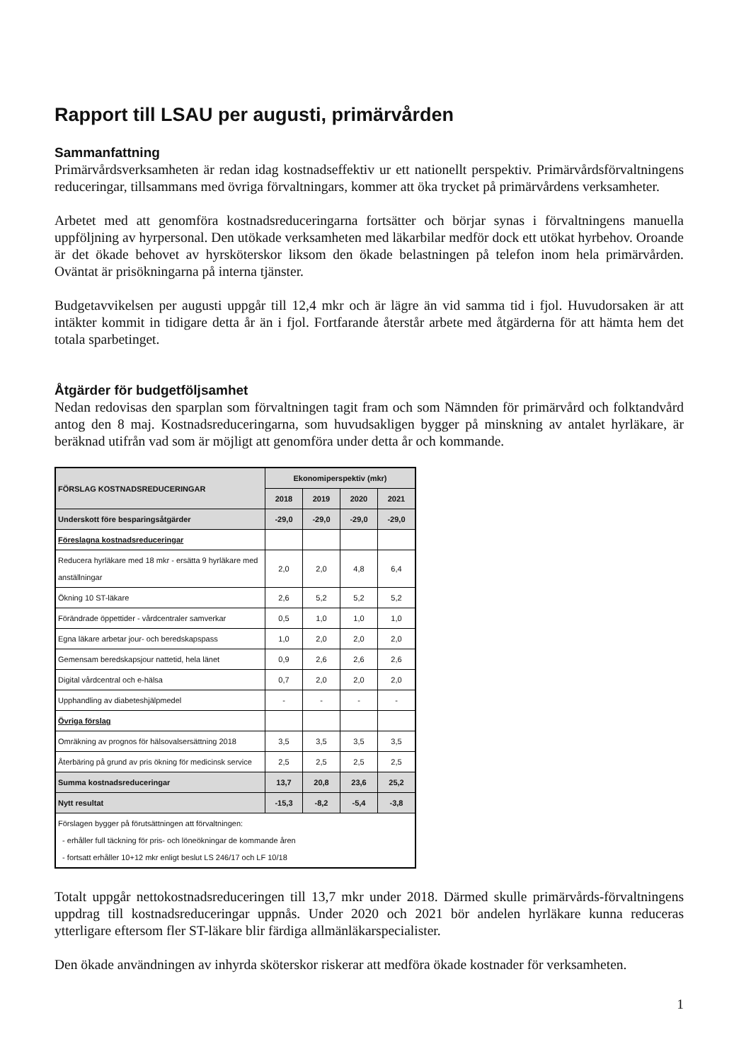Rapport till LSAU per augusti, primärvården
Sammanfattning
Primärvårdsverksamheten är redan idag kostnadseffektiv ur ett nationellt perspektiv. Primärvårdsförvaltningens reduceringar, tillsammans med övriga förvaltningars, kommer att öka trycket på primärvårdens verksamheter.
Arbetet med att genomföra kostnadsreduceringarna fortsätter och börjar synas i förvaltningens manuella uppföljning av hyrpersonal. Den utökade verksamheten med läkarbilar medför dock ett utökat hyrbehov. Oroande är det ökade behovet av hyrsköterskor liksom den ökade belastningen på telefon inom hela primärvården. Oväntat är prisökningarna på interna tjänster.
Budgetavvikelsen per augusti uppgår till 12,4 mkr och är lägre än vid samma tid i fjol. Huvudorsaken är att intäkter kommit in tidigare detta år än i fjol. Fortfarande återstår arbete med åtgärderna för att hämta hem det totala sparbetinget.
Åtgärder för budgetföljsamhet
Nedan redovisas den sparplan som förvaltningen tagit fram och som Nämnden för primärvård och folktandvård antog den 8 maj. Kostnadsreduceringarna, som huvudsakligen bygger på minskning av antalet hyrläkare, är beräknad utifrån vad som är möjligt att genomföra under detta år och kommande.
| FÖRSLAG KOSTNADSREDUCERINGAR | Ekonomiperspektiv (mkr) | | | |
| --- | --- | --- | --- | --- |
| | 2018 | 2019 | 2020 | 2021 |
| Underskott före besparingsåtgärder | -29,0 | -29,0 | -29,0 | -29,0 |
| Föreslagna kostnadsreduceringar | | | | |
| Reducera hyrläkare med 18 mkr - ersätta 9 hyrläkare med anställningar | 2,0 | 2,0 | 4,8 | 6,4 |
| Ökning 10 ST-läkare | 2,6 | 5,2 | 5,2 | 5,2 |
| Förändrade öppettider - vårdcentraler samverkar | 0,5 | 1,0 | 1,0 | 1,0 |
| Egna läkare arbetar jour- och beredskapspass | 1,0 | 2,0 | 2,0 | 2,0 |
| Gemensam beredskapsjour nattetid, hela länet | 0,9 | 2,6 | 2,6 | 2,6 |
| Digital vårdcentral och e-hälsa | 0,7 | 2,0 | 2,0 | 2,0 |
| Upphandling av diabeteshjälpmedel | - | - | - | - |
| Övriga förslag | | | | |
| Omräkning av prognos för hälsovalsersättning 2018 | 3,5 | 3,5 | 3,5 | 3,5 |
| Återbäring på grund av pris ökning för medicinsk service | 2,5 | 2,5 | 2,5 | 2,5 |
| Summa kostnadsreduceringar | 13,7 | 20,8 | 23,6 | 25,2 |
| Nytt resultat | -15,3 | -8,2 | -5,4 | -3,8 |
| Förslagen bygger på förutsättningen att förvaltningen: - erhåller full täckning för pris- och löneökningar de kommande åren - fortsatt erhåller 10+12 mkr enligt beslut LS 246/17 och LF 10/18 | | | | |
Totalt uppgår nettokostnadsreduceringen till 13,7 mkr under 2018. Därmed skulle primärvårds-förvaltningens uppdrag till kostnadsreduceringar uppnås. Under 2020 och 2021 bör andelen hyrläkare kunna reduceras ytterligare eftersom fler ST-läkare blir färdiga allmänläkarspecialister.
Den ökade användningen av inhyrda sköterskor riskerar att medföra ökade kostnader för verksamheten.
1